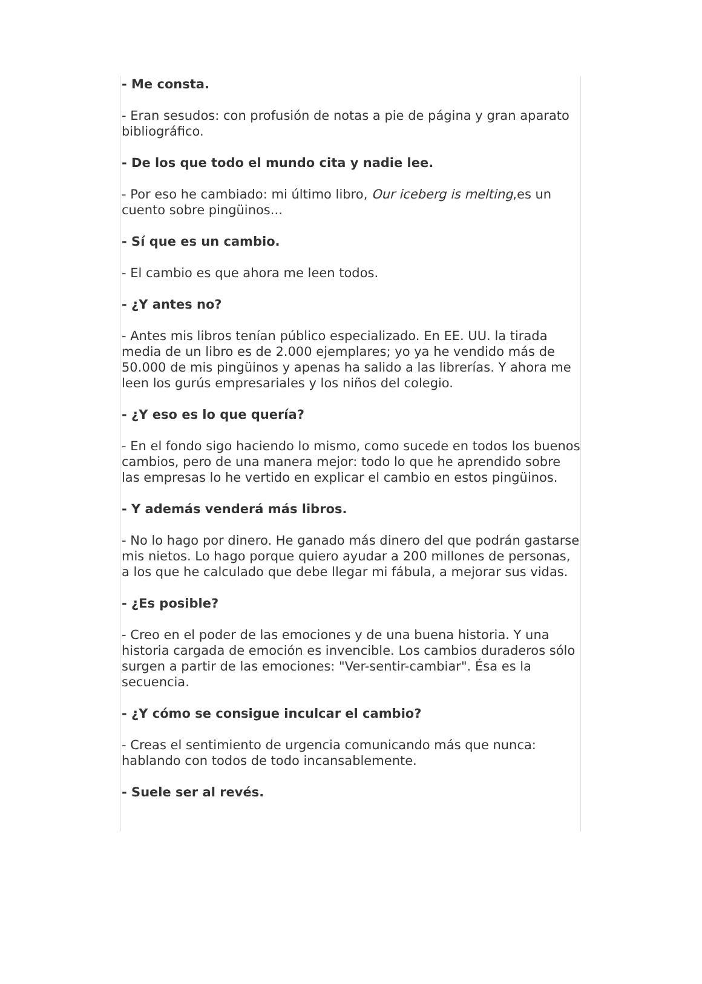- Me consta.
- Eran sesudos: con profusión de notas a pie de página y gran aparato bibliográfico.
- De los que todo el mundo cita y nadie lee.
- Por eso he cambiado: mi último libro, Our iceberg is melting,es un cuento sobre pingüinos...
- Sí que es un cambio.
- El cambio es que ahora me leen todos.
- ¿Y antes no?
- Antes mis libros tenían público especializado. En EE. UU. la tirada media de un libro es de 2.000 ejemplares; yo ya he vendido más de 50.000 de mis pingüinos y apenas ha salido a las librerías. Y ahora me leen los gurús empresariales y los niños del colegio.
- ¿Y eso es lo que quería?
- En el fondo sigo haciendo lo mismo, como sucede en todos los buenos cambios, pero de una manera mejor: todo lo que he aprendido sobre las empresas lo he vertido en explicar el cambio en estos pingüinos.
- Y además venderá más libros.
- No lo hago por dinero. He ganado más dinero del que podrán gastarse mis nietos. Lo hago porque quiero ayudar a 200 millones de personas, a los que he calculado que debe llegar mi fábula, a mejorar sus vidas.
- ¿Es posible?
- Creo en el poder de las emociones y de una buena historia. Y una historia cargada de emoción es invencible. Los cambios duraderos sólo surgen a partir de las emociones: "Ver-sentir-cambiar". Ésa es la secuencia.
- ¿Y cómo se consigue inculcar el cambio?
- Creas el sentimiento de urgencia comunicando más que nunca: hablando con todos de todo incansablemente.
- Suele ser al revés.